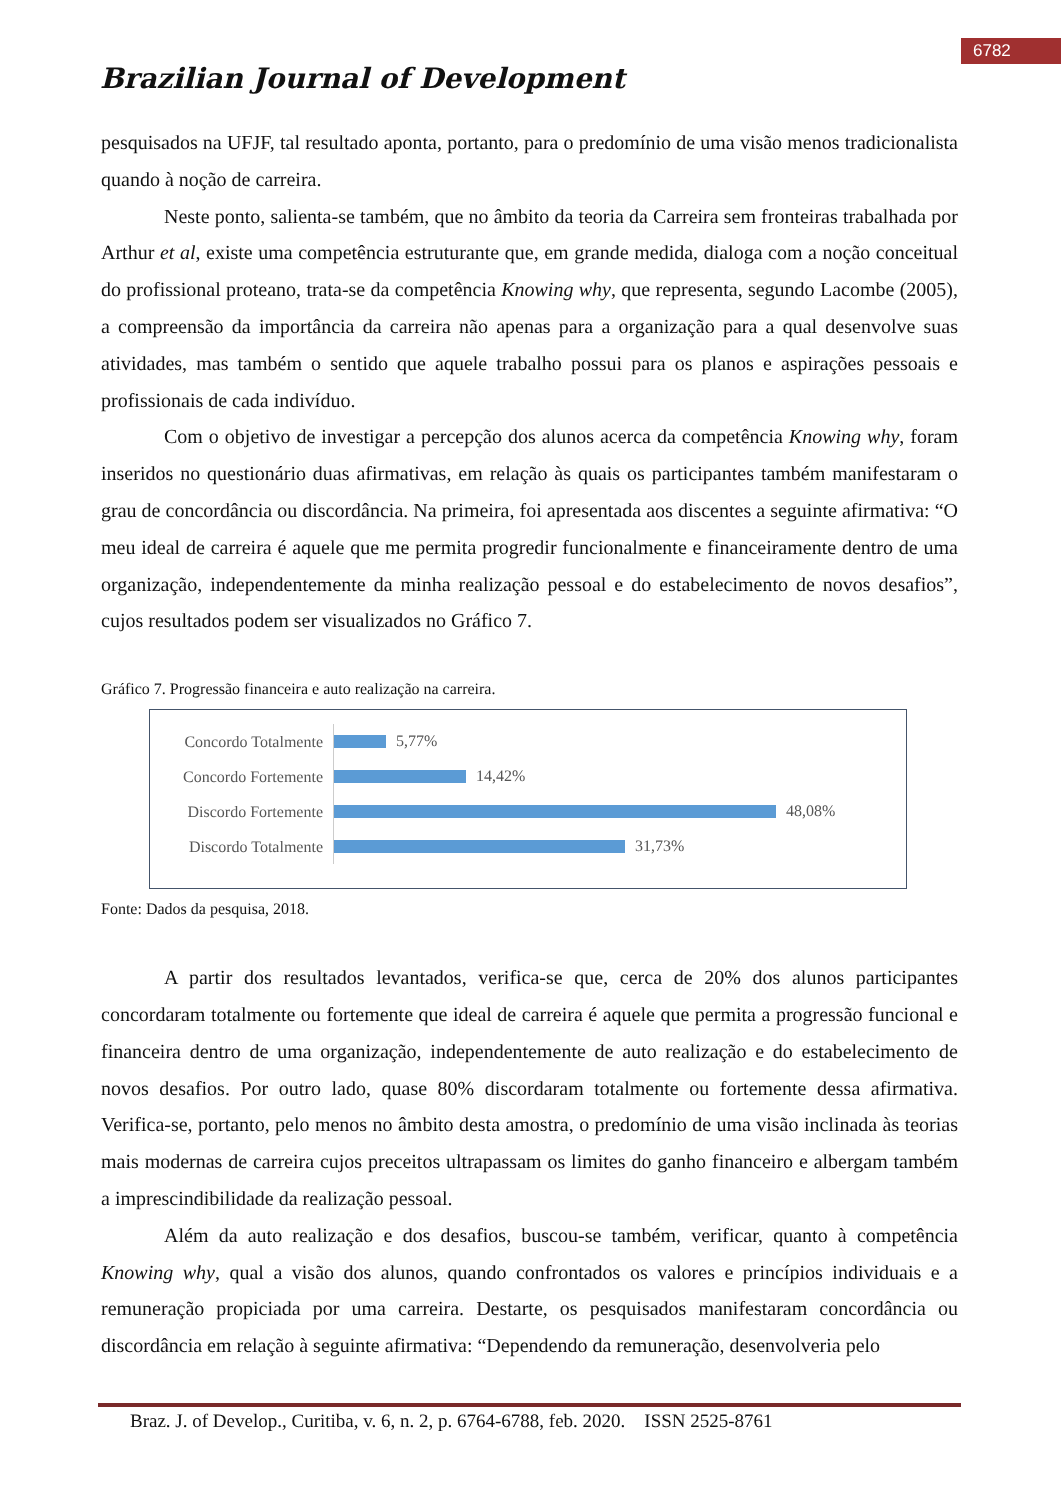6782
Brazilian Journal of Development
pesquisados na UFJF, tal resultado aponta, portanto, para o predomínio de uma visão menos tradicionalista quando à noção de carreira.
Neste ponto, salienta-se também, que no âmbito da teoria da Carreira sem fronteiras trabalhada por Arthur et al, existe uma competência estruturante que, em grande medida, dialoga com a noção conceitual do profissional proteano, trata-se da competência Knowing why, que representa, segundo Lacombe (2005), a compreensão da importância da carreira não apenas para a organização para a qual desenvolve suas atividades, mas também o sentido que aquele trabalho possui para os planos e aspirações pessoais e profissionais de cada indivíduo.
Com o objetivo de investigar a percepção dos alunos acerca da competência Knowing why, foram inseridos no questionário duas afirmativas, em relação às quais os participantes também manifestaram o grau de concordância ou discordância. Na primeira, foi apresentada aos discentes a seguinte afirmativa: “O meu ideal de carreira é aquele que me permita progredir funcionalmente e financeiramente dentro de uma organização, independentemente da minha realização pessoal e do estabelecimento de novos desafios”, cujos resultados podem ser visualizados no Gráfico 7.
Gráfico 7. Progressão financeira e auto realização na carreira.
Concordo Totalmente 5,77%
Concordo Fortemente 14,42%
Discordo Fortemente 48,08%
Discordo Totalmente 31,73%
Fonte: Dados da pesquisa, 2018.
A partir dos resultados levantados, verifica-se que, cerca de 20% dos alunos participantes concordaram totalmente ou fortemente que ideal de carreira é aquele que permita a progressão funcional e financeira dentro de uma organização, independentemente de auto realização e do estabelecimento de novos desafios. Por outro lado, quase 80% discordaram totalmente ou fortemente dessa afirmativa. Verifica-se, portanto, pelo menos no âmbito desta amostra, o predomínio de uma visão inclinada às teorias mais modernas de carreira cujos preceitos ultrapassam os limites do ganho financeiro e albergam também a imprescindibilidade da realização pessoal.
Além da auto realização e dos desafios, buscou-se também, verificar, quanto à competência Knowing why, qual a visão dos alunos, quando confrontados os valores e princípios individuais e a remuneração propiciada por uma carreira. Destarte, os pesquisados manifestaram concordância ou discordância em relação à seguinte afirmativa: “Dependendo da remuneração, desenvolveria pelo
Braz. J. of Develop., Curitiba, v. 6, n. 2, p. 6764-6788, feb. 2020. ISSN 2525-8761